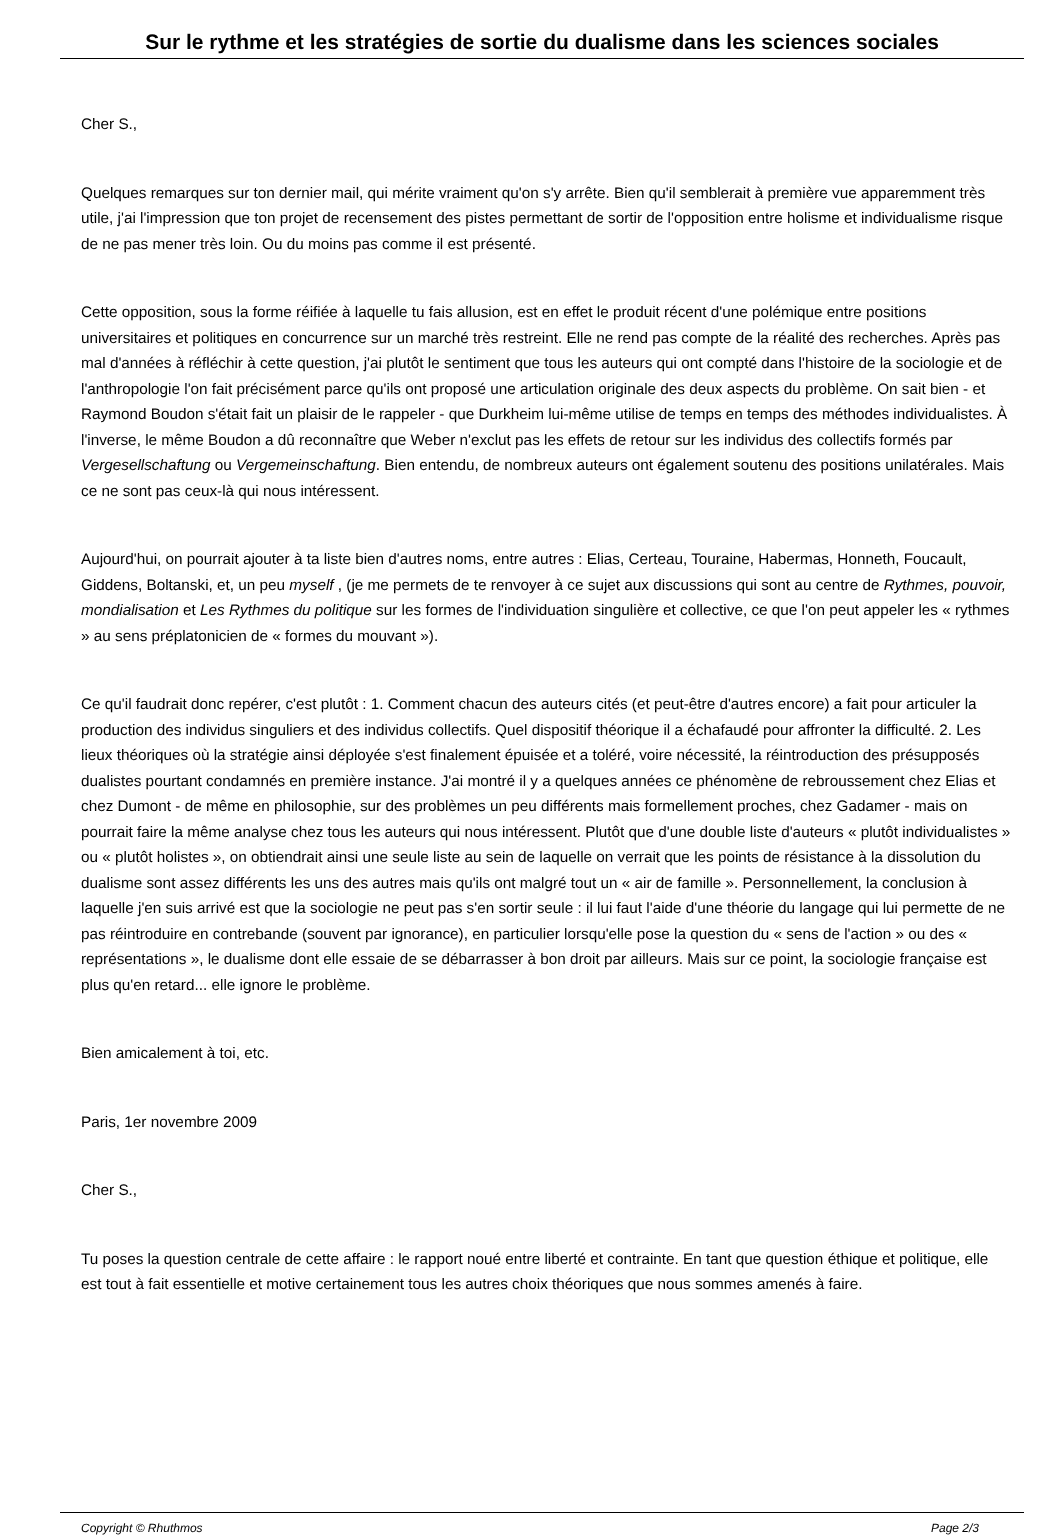Sur le rythme et les stratégies de sortie du dualisme dans les sciences sociales
Cher S.,
Quelques remarques sur ton dernier mail, qui mérite vraiment qu'on s'y arrête. Bien qu'il semblerait à première vue apparemment très utile, j'ai l'impression que ton projet de recensement des pistes permettant de sortir de l'opposition entre holisme et individualisme risque de ne pas mener très loin. Ou du moins pas comme il est présenté.
Cette opposition, sous la forme réifiée à laquelle tu fais allusion, est en effet le produit récent d'une polémique entre positions universitaires et politiques en concurrence sur un marché très restreint. Elle ne rend pas compte de la réalité des recherches. Après pas mal d'années à réfléchir à cette question, j'ai plutôt le sentiment que tous les auteurs qui ont compté dans l'histoire de la sociologie et de l'anthropologie l'on fait précisément parce qu'ils ont proposé une articulation originale des deux aspects du problème. On sait bien - et Raymond Boudon s'était fait un plaisir de le rappeler - que Durkheim lui-même utilise de temps en temps des méthodes individualistes. À l'inverse, le même Boudon a dû reconnaître que Weber n'exclut pas les effets de retour sur les individus des collectifs formés par Vergesellschaftung ou Vergemeinschaftung. Bien entendu, de nombreux auteurs ont également soutenu des positions unilatérales. Mais ce ne sont pas ceux-là qui nous intéressent.
Aujourd'hui, on pourrait ajouter à ta liste bien d'autres noms, entre autres : Elias, Certeau, Touraine, Habermas, Honneth, Foucault, Giddens, Boltanski, et, un peu myself , (je me permets de te renvoyer à ce sujet aux discussions qui sont au centre de Rythmes, pouvoir, mondialisation et Les Rythmes du politique sur les formes de l'individuation singulière et collective, ce que l'on peut appeler les « rythmes » au sens préplatonicien de « formes du mouvant »).
Ce qu'il faudrait donc repérer, c'est plutôt : 1. Comment chacun des auteurs cités (et peut-être d'autres encore) a fait pour articuler la production des individus singuliers et des individus collectifs. Quel dispositif théorique il a échafaudé pour affronter la difficulté. 2. Les lieux théoriques où la stratégie ainsi déployée s'est finalement épuisée et a toléré, voire nécessité, la réintroduction des présupposés dualistes pourtant condamnés en première instance. J'ai montré il y a quelques années ce phénomène de rebroussement chez Elias et chez Dumont - de même en philosophie, sur des problèmes un peu différents mais formellement proches, chez Gadamer - mais on pourrait faire la même analyse chez tous les auteurs qui nous intéressent. Plutôt que d'une double liste d'auteurs « plutôt individualistes » ou « plutôt holistes », on obtiendrait ainsi une seule liste au sein de laquelle on verrait que les points de résistance à la dissolution du dualisme sont assez différents les uns des autres mais qu'ils ont malgré tout un « air de famille ». Personnellement, la conclusion à laquelle j'en suis arrivé est que la sociologie ne peut pas s'en sortir seule : il lui faut l'aide d'une théorie du langage qui lui permette de ne pas réintroduire en contrebande (souvent par ignorance), en particulier lorsqu'elle pose la question du « sens de l'action » ou des « représentations », le dualisme dont elle essaie de se débarrasser à bon droit par ailleurs. Mais sur ce point, la sociologie française est plus qu'en retard... elle ignore le problème.
Bien amicalement à toi, etc.
Paris, 1er novembre 2009
Cher S.,
Tu poses la question centrale de cette affaire : le rapport noué entre liberté et contrainte. En tant que question éthique et politique, elle est tout à fait essentielle et motive certainement tous les autres choix théoriques que nous sommes amenés à faire.
Copyright © Rhuthmos Page 2/3